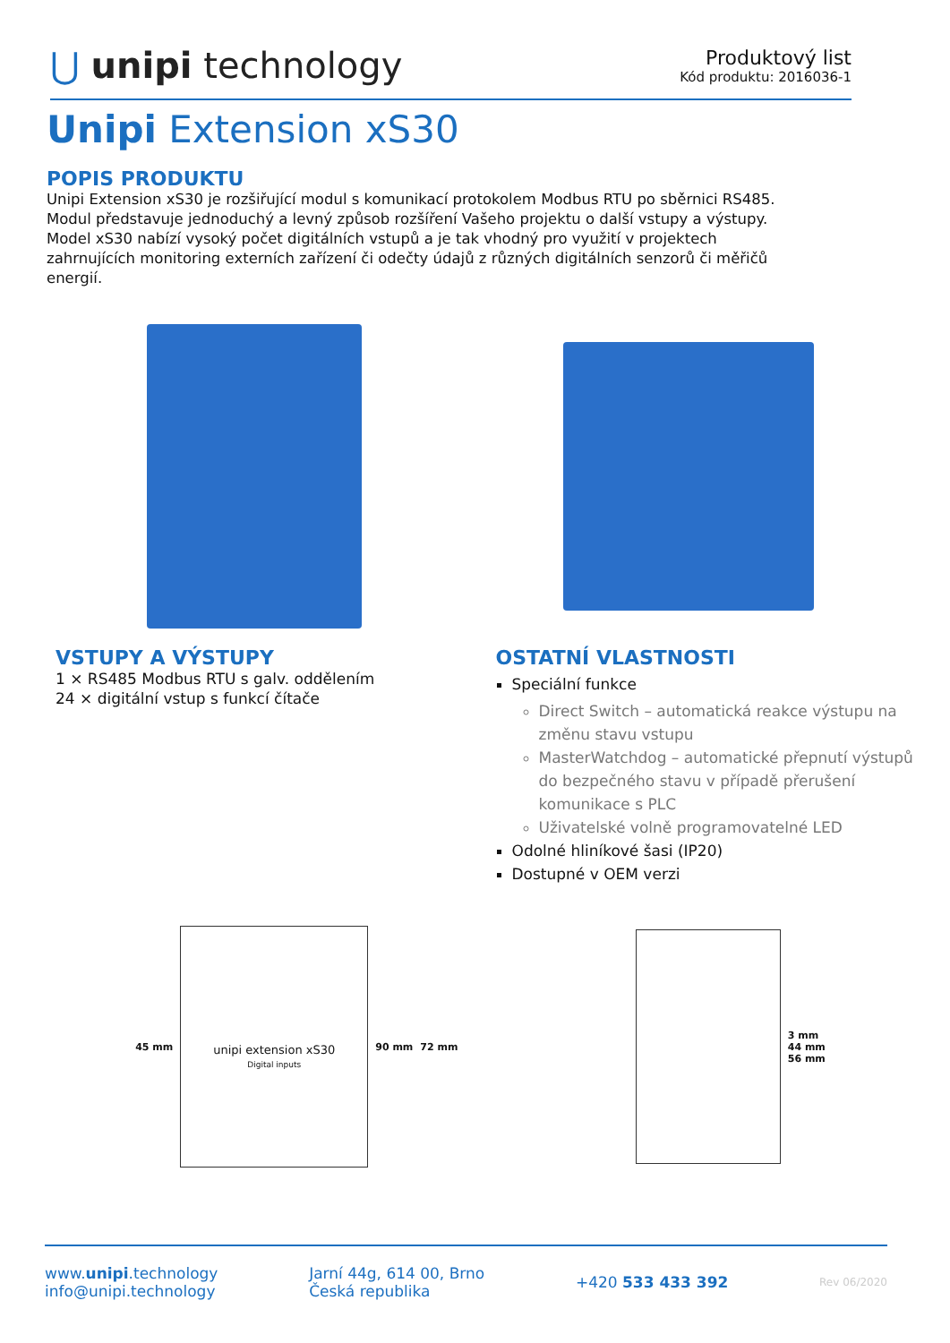⋃ unipi technology
Produktový list
Kód produktu: 2016036-1
Unipi Extension xS30
POPIS PRODUKTU
Unipi Extension xS30 je rozšiřující modul s komunikací protokolem Modbus RTU po sběrnici RS485.
Modul představuje jednoduchý a levný způsob rozšíření Vašeho projektu o další vstupy a výstupy.
Model xS30 nabízí vysoký počet digitálních vstupů a je tak vhodný pro využití v projektech
zahrnujících monitoring externích zařízení či odečty údajů z různých digitálních senzorů či měřičů
energií.
VSTUPY A VÝSTUPY
1 × RS485 Modbus RTU s galv. oddělením
24 × digitální vstup s funkcí čítače
OSTATNÍ VLASTNOSTI
Speciální funkce
Direct Switch – automatická reakce výstupu na změnu stavu vstupu
MasterWatchdog – automatické přepnutí výstupů do bezpečného stavu v případě přerušení komunikace s PLC
Uživatelské volně programovatelné LED
Odolné hliníkové šasi (IP20)
Dostupné v OEM verzi
45 mm
unipi extension xS30
Digital inputs
90 mm 72 mm
3 mm
44 mm
56 mm
www.unipi.technology
info@unipi.technology
Jarní 44g, 614 00, Brno
Česká republika
+420 533 433 392
Rev 06/2020